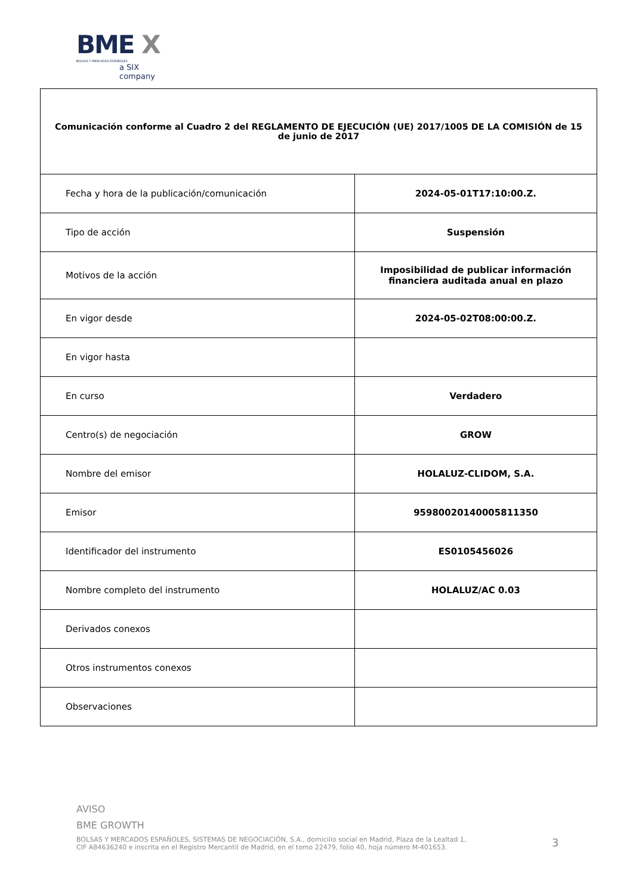BME X
BOLSAS Y MERCADOS ESPAÑOLES
a SIX company
| Comunicación conforme al Cuadro 2 del REGLAMENTO DE EJECUCIÓN (UE) 2017/1005 DE LA COMISIÓN de 15 de junio de 2017 | |
| --- | --- |
| Fecha y hora de la publicación/comunicación | 2024-05-01T17:10:00.Z. |
| Tipo de acción | Suspensión |
| Motivos de la acción | Imposibilidad de publicar información financiera auditada anual en plazo |
| En vigor desde | 2024-05-02T08:00:00.Z. |
| En vigor hasta | |
| En curso | Verdadero |
| Centro(s) de negociación | GROW |
| Nombre del emisor | HOLALUZ-CLIDOM, S.A. |
| Emisor | 95980020140005811350 |
| Identificador del instrumento | ES0105456026 |
| Nombre completo del instrumento | HOLALUZ/AC 0.03 |
| Derivados conexos | |
| Otros instrumentos conexos | |
| Observaciones | |
AVISO
BME GROWTH
BOLSAS Y MERCADOS ESPAÑOLES, SISTEMAS DE NEGOCIACIÓN, S.A., domicilio social en Madrid, Plaza de la Lealtad 1,
CIF A84636240 e inscrita en el Registro Mercantil de Madrid, en el tomo 22479, folio 40, hoja número M-401653.
3